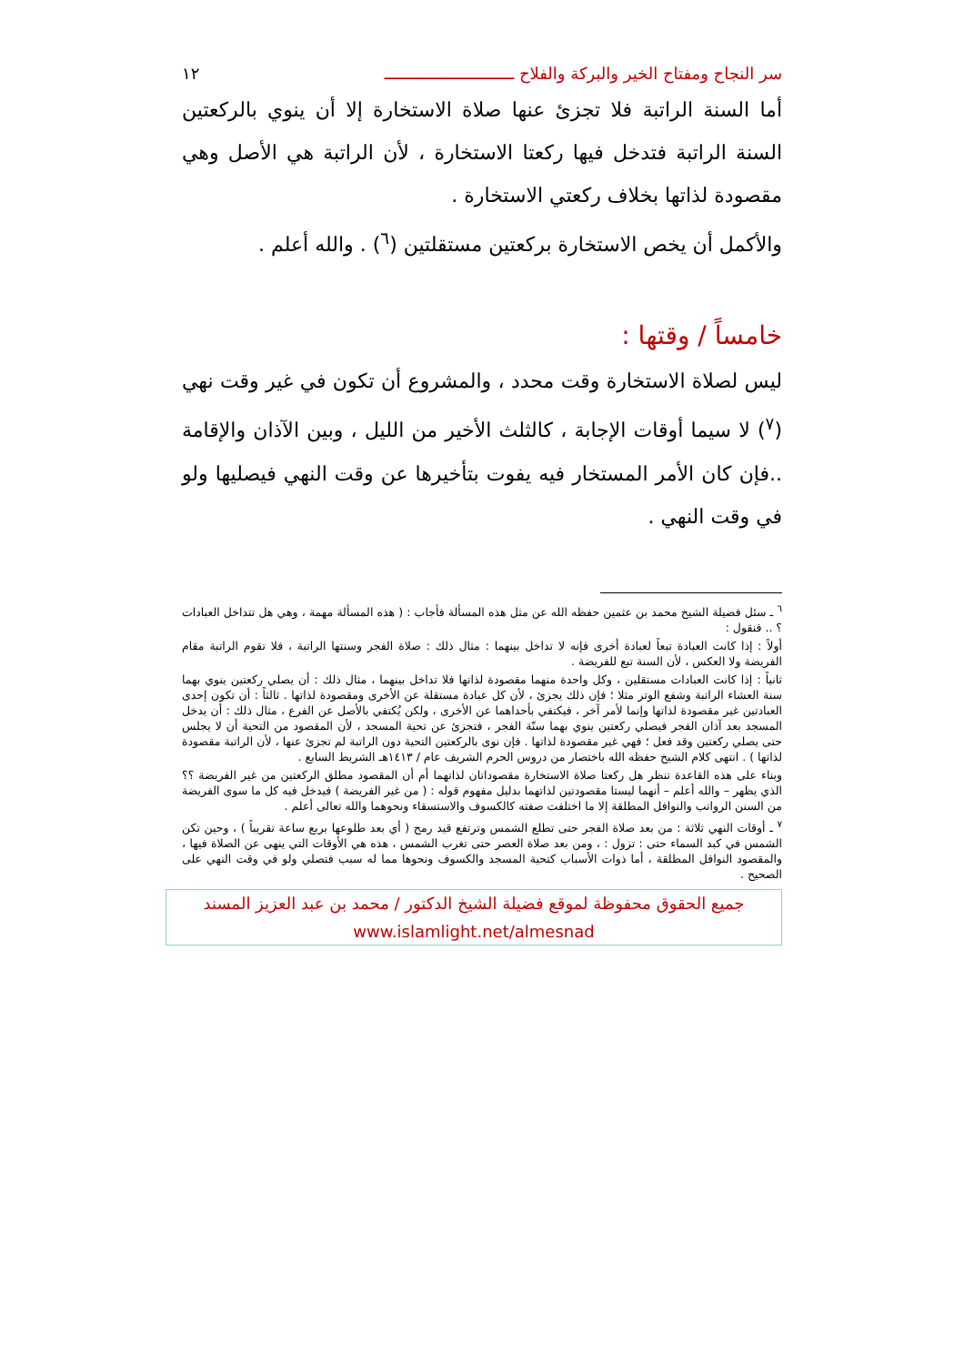سر النجاح ومفتاح الخير والبركة والفلاح ـــــــــــــــــــــــــــ ١٢
أما السنة الراتبة فلا تجزئ عنها صلاة الاستخارة إلا أن ينوي بالركعتين السنة الراتبة فتدخل فيها ركعتا الاستخارة ، لأن الراتبة هي الأصل وهي مقصودة لذاتها بخلاف ركعتي الاستخارة .
والأكمل أن يخص الاستخارة بركعتين مستقلتين (<sup>٦</sup>) . والله أعلم .
خامساً / وقتها :
ليس لصلاة الاستخارة وقت محدد ، والمشروع أن تكون في غير وقت نهي (<sup>٧</sup>) لا سيما أوقات الإجابة ، كالثلث الأخير من الليل ، وبين الآذان والإقامة ..فإن كان الأمر المستخار فيه يفوت بتأخيرها عن وقت النهي فيصليها ولو في وقت النهي .
<sup>٦</sup> ـ سئل فضيلة الشيخ محمد بن عثمين حفظه الله عن مثل هذه المسألة فأجاب : ( هذه المسألة مهمة ، وهي هل تتداخل العبادات ؟ .. فنقول :
أولاً : إذا كانت العبادة تبعاً لعبادة أخرى فإنه لا تداخل بينهما : مثال ذلك : صلاة الفجر وسنتها الراتبة ، فلا تقوم الراتبة مقام الفريضة ولا العكس ، لأن السنة تبع للفريضة .
ثانياً : إذا كانت العبادات مستقلين ، وكل واحدة منهما مقصودة لذاتها فلا تداخل بينهما ، مثال ذلك : أن يصلي ركعتين ينوي بهما سنة العشاء الراتبة وشفع الوتر مثلا ؛ فإن ذلك يجزئ ، لأن كل عبادة مستقلة عن الأخرى ومقصودة لذاتها . ثالثاً : أن تكون إحدى العبادتين غير مقصودة لذاتها وإنما لأمر آخر ، فيكتفي بأحداهما عن الأخرى ، ولكن يُكتفي بالأصل عن الفرع ، مثال ذلك : أن يدخل المسجد بعد آذان الفجر فيصلي ركعتين ينوي بهما سنّة الفجر ، فتجزئ عن تحية المسجد ، لأن المقصود من التحية أن لا يجلس حتى يصلي ركعتين وقد فعل ؛ فهي غير مقصودة لذاتها . فإن نوى بالركعتين التحية دون الراتبة لم تجزئ عنها ، لأن الراتبة مقصودة لذاتها ) . انتهى كلام الشيخ حفظه الله باختصار من دروس الحرم الشريف عام / ١٤١٣هـ الشريط السابع .
وبناء على هذه القاعدة تنظر هل ركعتا صلاة الاستخارة مقصوداتان لذاتهما أم أن المقصود مطلق الركعتين من غير الفريضة ؟؟ الذي يظهر – والله أعلم – أنهما ليستا مقصودتين لذاتهما بدليل مفهوم قوله : ( من غير الفريضة ) فيدخل فيه كل ما سوى الفريضة من السنن الرواتب والنوافل المطلقة إلا ما اختلفت صفته كالكسوف والاستسقاء ونحوهما والله تعالى أعلم .
<sup>٧</sup> ـ أوقات النهي ثلاثة : من بعد صلاة الفجر حتى تطلع الشمس وترتفع قيد رمح ( أي بعد طلوعها بربع ساعة تقريباً ) ، وحين تكن الشمس في كبد السماء حتى : تزول : ، ومن بعد صلاة العصر حتى تغرب الشمس ، هذه هي الأوقات التي ينهى عن الصلاة فيها ، والمقصود النوافل المطلقة ، أما ذوات الأسباب كتحية المسجد والكسوف ونحوها مما له سبب فتصلي ولو في وقت النهي على الصحيح .
جميع الحقوق محفوظة لموقع فضيلة الشيخ الدكتور / محمد بن عبد العزيز المسند
www.islamlight.net/almesnad